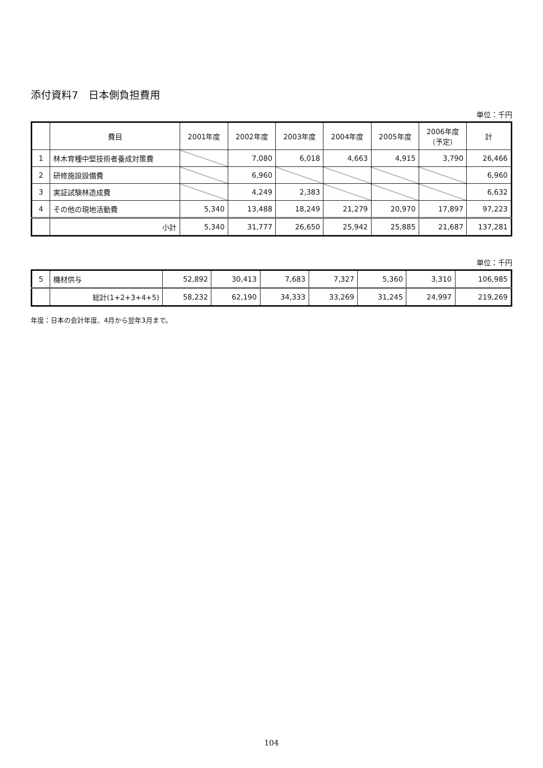添付資料7　日本側負担費用
単位：千円
| | 費目 | 2001年度 | 2002年度 | 2003年度 | 2004年度 | 2005年度 | 2006年度 （予定） | 計 |
| --- | --- | --- | --- | --- | --- | --- | --- | --- |
| 1 | 林木育種中堅技術者養成対策費 | | 7,080 | 6,018 | 4,663 | 4,915 | 3,790 | 26,466 |
| 2 | 研修施設設備費 | | 6,960 | | | | | 6,960 |
| 3 | 実証試験林造成費 | | 4,249 | 2,383 | | | | 6,632 |
| 4 | その他の現地活動費 | 5,340 | 13,488 | 18,249 | 21,279 | 20,970 | 17,897 | 97,223 |
| | 小計 | 5,340 | 31,777 | 26,650 | 25,942 | 25,885 | 21,687 | 137,281 |
単位：千円
| 5 | 機材供与 | 52,892 | 30,413 | 7,683 | 7,327 | 5,360 | 3,310 | 106,985 |
| | 総計(1+2+3+4+5) | 58,232 | 62,190 | 34,333 | 33,269 | 31,245 | 24,997 | 219,269 |
年度：日本の会計年度、4月から翌年3月まで。
104